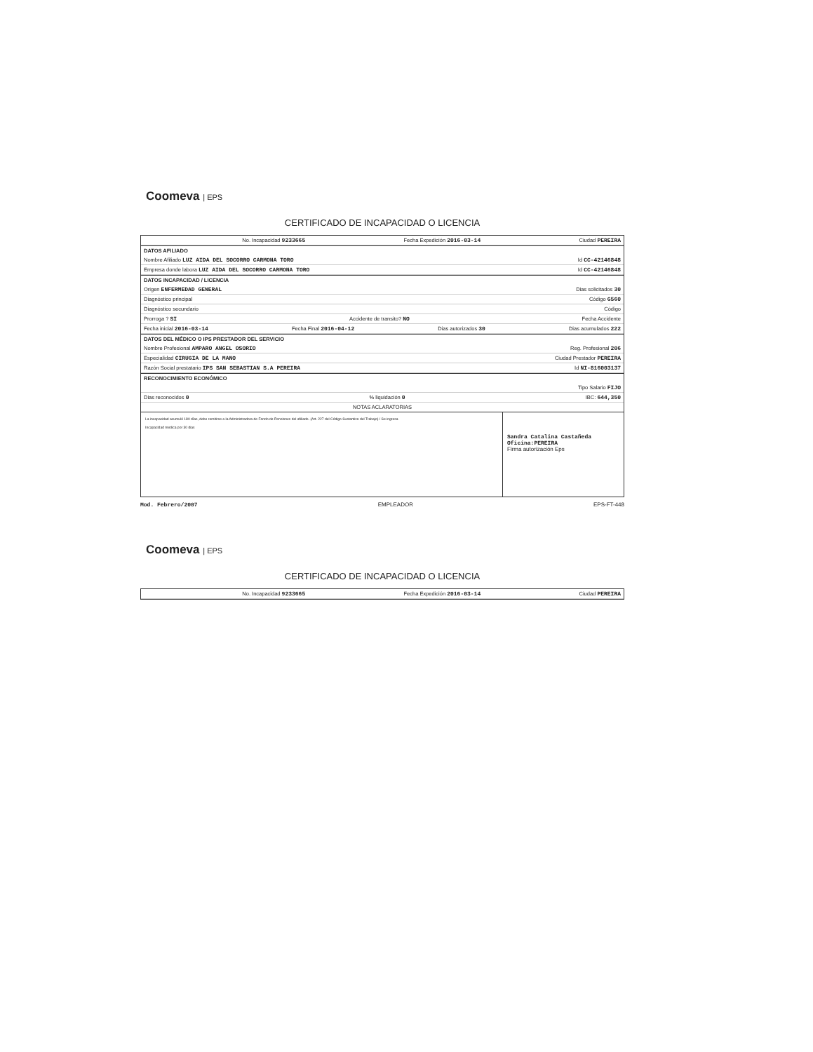Coomeva | EPS
CERTIFICADO DE INCAPACIDAD O LICENCIA
No. Incapacidad 9233665 Fecha Expedición 2016-03-14 Ciudad PEREIRA
DATOS AFILIADO
Nombre Afiliado LUZ AIDA DEL SOCORRO CARMONA TORO Id CC-42146848
Empresa donde labora LUZ AIDA DEL SOCORRO CARMONA TORO Id CC-42146848
DATOS INCAPACIDAD / LICENCIA
Origen ENFERMEDAD GENERAL Dias solicitados 30
Diagnóstico principal Código G560
Diagnóstico secundario Código
Prorroga ? SI Accidente de transito? NO Fecha Accidente
Fecha inicial 2016-03-14 Fecha Final 2016-04-12 Dias autorizados 30 Dias acumulados 222
DATOS DEL MÉDICO O IPS PRESTADOR DEL SERVICIO
Nombre Profesional AMPARO ANGEL OSORIO Reg. Profesional 206
Especialidad CIRUGIA DE LA MANO Ciudad Prestador PEREIRA
Razón Social prestatario IPS SAN SEBASTIAN S.A PEREIRA Id NI-816003137
RECONOCIMIENTO ECONÓMICO
Tipo Salario FIJO
Dias reconocidos 0% liquidación 0 IBC: 644,350
NOTAS ACLARATORIAS
La incapacidad acumuló 180 días, debe remitirse a la Administradora de Fondo de Pensiones del afiliado. (Art. 227 del Código Sustantivo del Trabajo) / Se ingresa
Incapacidad medica por 30 dias
Sandra Catalina Castañeda
Oficina:PEREIRA
Firma autorización Eps
Mod. Febrero/2007 EMPLEADOR EPS-FT-448
Coomeva | EPS
CERTIFICADO DE INCAPACIDAD O LICENCIA
No. Incapacidad 9233665 Fecha Expedición 2016-03-14 Ciudad PEREIRA